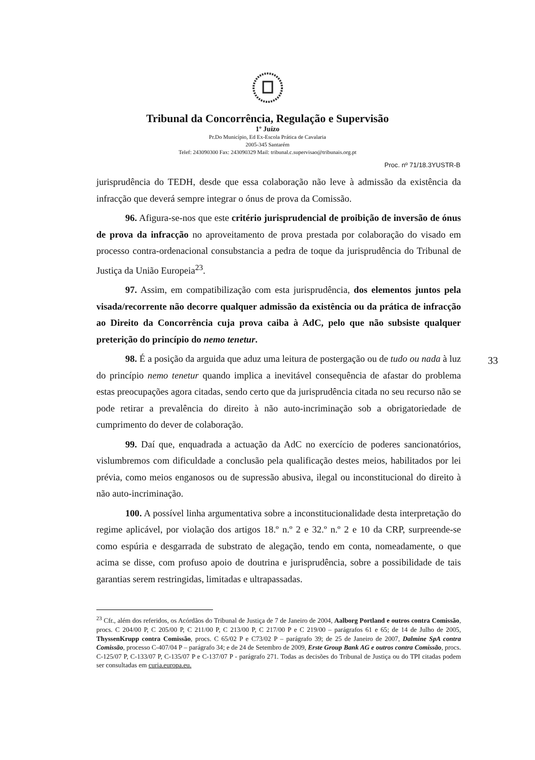Tribunal da Concorrência, Regulação e Supervisão
1º Juízo
Pr.Do Município, Ed Ex-Escola Prática de Cavalaria
2005-345 Santarém
Telef: 243090300 Fax: 243090329 Mail: tribunal.c.supervisao@tribunais.org.pt
Proc. nº 71/18.3YUSTR-B
jurisprudência do TEDH, desde que essa colaboração não leve à admissão da existência da infracção que deverá sempre integrar o ónus de prova da Comissão.
96. Afigura-se-nos que este critério jurisprudencial de proibição de inversão de ónus de prova da infracção no aproveitamento de prova prestada por colaboração do visado em processo contra-ordenacional consubstancia a pedra de toque da jurisprudência do Tribunal de Justiça da União Europeia<sup>23</sup>.
97. Assim, em compatibilização com esta jurisprudência, dos elementos juntos pela visada/recorrente não decorre qualquer admissão da existência ou da prática de infracção ao Direito da Concorrência cuja prova caiba à AdC, pelo que não subsiste qualquer preterição do princípio do nemo tenetur.
98. É a posição da arguida que aduz uma leitura de postergação ou de tudo ou nada à luz do princípio nemo tenetur quando implica a inevitável consequência de afastar do problema estas preocupações agora citadas, sendo certo que da jurisprudência citada no seu recurso não se pode retirar a prevalência do direito à não auto-incriminação sob a obrigatoriedade de cumprimento do dever de colaboração.
99. Daí que, enquadrada a actuação da AdC no exercício de poderes sancionatórios, vislumbremos com dificuldade a conclusão pela qualificação destes meios, habilitados por lei prévia, como meios enganosos ou de supressão abusiva, ilegal ou inconstitucional do direito à não auto-incriminação.
100. A possível linha argumentativa sobre a inconstitucionalidade desta interpretação do regime aplicável, por violação dos artigos 18.º n.º 2 e 32.º n.º 2 e 10 da CRP, surpreende-se como espúria e desgarrada de substrato de alegação, tendo em conta, nomeadamente, o que acima se disse, com profuso apoio de doutrina e jurisprudência, sobre a possibilidade de tais garantias serem restringidas, limitadas e ultrapassadas.
33
<sup>23</sup> Cfr., além dos referidos, os Acórdãos do Tribunal de Justiça de 7 de Janeiro de 2004, Aalborg Portland e outros contra Comissão, procs. C 204/00 P, C 205/00 P, C 211/00 P, C 213/00 P, C 217/00 P e C 219/00 – parágrafos 61 e 65; de 14 de Julho de 2005, ThyssenKrupp contra Comissão, procs. C 65/02 P e C73/02 P – parágrafo 39; de 25 de Janeiro de 2007, Dalmine SpA contra Comissão, processo C-407/04 P – parágrafo 34; e de 24 de Setembro de 2009, Erste Group Bank AG e outros contra Comissão, procs. C-125/07 P, C-133/07 P, C-135/07 P e C-137/07 P - parágrafo 271. Todas as decisões do Tribunal de Justiça ou do TPI citadas podem ser consultadas em curia.europa.eu.